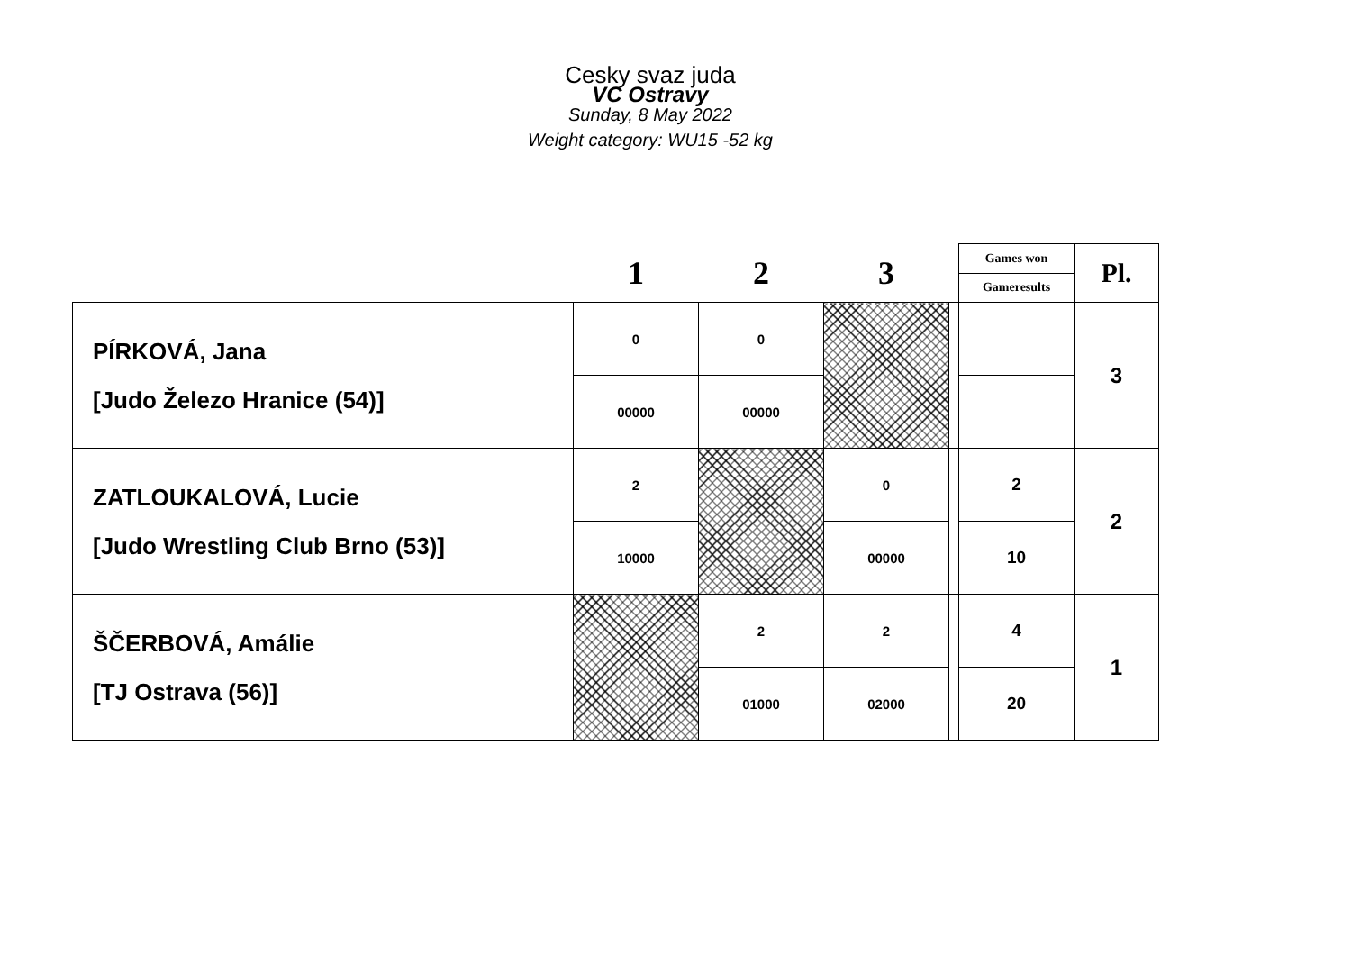Cesky svaz juda
VC Ostravy
Sunday, 8 May 2022
Weight category: WU15 -52 kg
| | 1 | 2 | 3 | | Games won | Pl. |
| --- | --- | --- | --- | --- | --- | --- |
| | | | | | Gameresults | |
| PÍRKOVÁ, Jana [Judo Železo Hranice (54)] | 0 | 0 | | | | 3 |
| | 00000 | 00000 | | | | |
| ZATLOUKALOVÁ, Lucie [Judo Wrestling Club Brno (53)] | 2 | | 0 | | 2 | 2 |
| | 10000 | | 00000 | | 10 | |
| ŠČERBOVÁ, Amálie [TJ Ostrava (56)] | | 2 | 2 | | 4 | 1 |
| | | 01000 | 02000 | | 20 | |